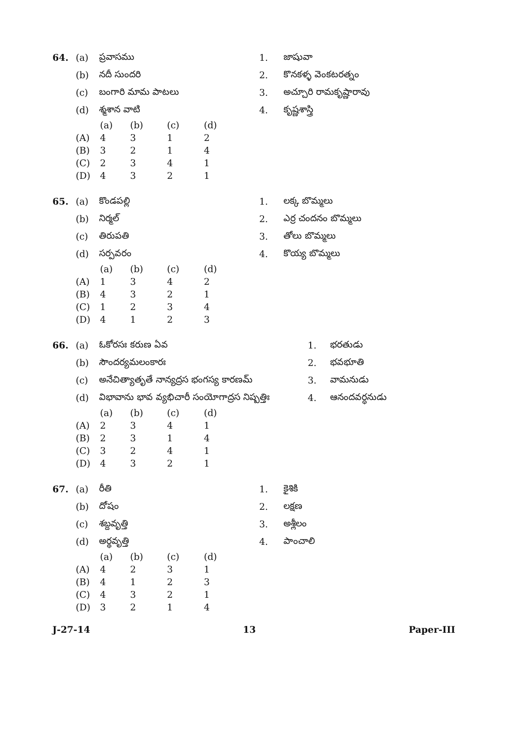| 64. | (a) | ప్రవాసము | 1. | జాషువా |
| | (b) | నదీ సుందరి | 2. | కొనకళ్ళ వెంకటరత్నం |
| | (c) | బంగారి మామ పాటలు | 3. | అచ్చూరి రామకృష్ణారావు |
| | (d) | శ్మశాన వాటి | 4. | కృష్ణశాస్త్రి |
| | (a) | (b) | (c) | (d) |
| --- | --- | --- | --- | --- |
| (A) | 4 | 3 | 1 | 2 |
| (B) | 3 | 2 | 1 | 4 |
| (C) | 2 | 3 | 4 | 1 |
| (D) | 4 | 3 | 2 | 1 |
| 65. | (a) | కొండపల్లి | 1. | లక్క బొమ్మలు |
| | (b) | నిర్మల్ | 2. | ఎర్ర చందనం బొమ్మలు |
| | (c) | తిరుపతి | 3. | తోలు బొమ్మలు |
| | (d) | సర్పవరం | 4. | కొయ్య బొమ్మలు |
| | (a) | (b) | (c) | (d) |
| --- | --- | --- | --- | --- |
| (A) | 1 | 3 | 4 | 2 |
| (B) | 4 | 3 | 2 | 1 |
| (C) | 1 | 2 | 3 | 4 |
| (D) | 4 | 1 | 2 | 3 |
| 66. | (a) | ఓకోరసః కరుణ ఏవ | 1. | భరతుడు |
| | (b) | సౌందర్యమలంకారః | 2. | భవభూతి |
| | (c) | అనేచిత్యాతృతే నాన్యద్రస భంగస్య కారణమ్ | 3. | వామనుడు |
| | (d) | విభావాను భావ వ్యభిచారీ సంయోగాద్రస నిష్పత్తిః | 4. | ఆనందవర్ధనుడు |
| | (a) | (b) | (c) | (d) |
| --- | --- | --- | --- | --- |
| (A) | 2 | 3 | 4 | 1 |
| (B) | 2 | 3 | 1 | 4 |
| (C) | 3 | 2 | 4 | 1 |
| (D) | 4 | 3 | 2 | 1 |
| 67. | (a) | రీతి | 1. | కైశికి |
| | (b) | దోషం | 2. | లక్షణ |
| | (c) | శబ్దవృత్తి | 3. | అశ్లీలం |
| | (d) | అర్థవృత్తి | 4. | పాంచాలి |
| | (a) | (b) | (c) | (d) |
| --- | --- | --- | --- | --- |
| (A) | 4 | 2 | 3 | 1 |
| (B) | 4 | 1 | 2 | 3 |
| (C) | 4 | 3 | 2 | 1 |
| (D) | 3 | 2 | 1 | 4 |
J-27-14 13 Paper-III